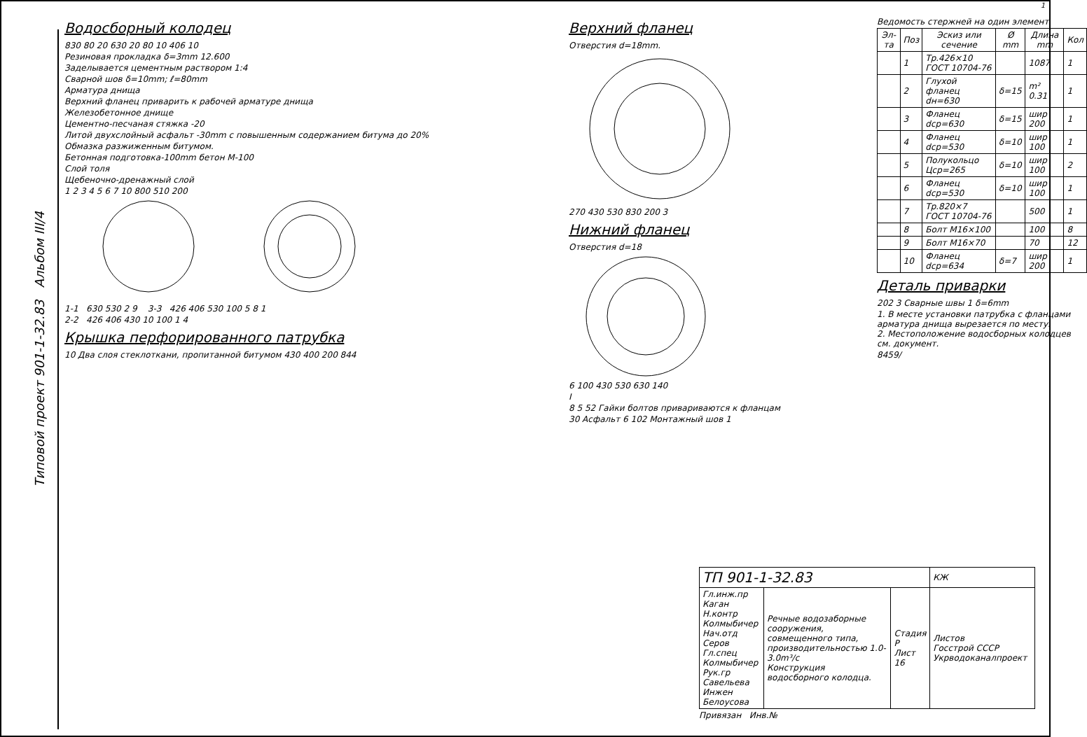1
Водосборный колодец
830 80 20 630 20 80 10 406 10
Резиновая прокладка δ=3mm 12.600
Заделывается цементным раствором 1:4
Сварной шов δ=10mm; ℓ=80mm
Арматура днища
Верхний фланец приварить к рабочей арматуре днища
Железобетонное днище
Цементно-песчаная стяжка -20
Литой двухслойный асфальт -30mm с повышенным содержанием битума до 20%
Обмазка разжиженным битумом.
Бетонная подготовка-100mm бетон М-100
Слой толя
Щебеночно-дренажный слой
1 2 3 4 5 6 7 10 800 510 200
1-1 630 530 2 9 3-3 426 406 530 100 5 8 1
2-2 426 406 430 10 100 1 4
Крышка перфорированного патрубка
10 Два слоя стеклоткани, пропитанной битумом 430 400 200 844
Верхний фланец
Отверстия d=18mm.
270 430 530 830 200 3
Нижний фланец
Отверстия d=18
6 100 430 530 630 140
I
8 5 52 Гайки болтов привариваются к фланцам
30 Асфальт 6 102 Монтажный шов 1
Ведомость стержней на один элемент
| Эл-та | Поз | Эскиз или сечение | Ø mm | Длина mm | Кол |
| --- | --- | --- | --- | --- | --- |
| | 1 | Тр.426×10 ГОСТ 10704-76 | | 1087 | 1 |
| | 2 | Глухой фланец dн=630 | δ=15 | m² 0.31 | 1 |
| | 3 | Фланец dср=630 | δ=15 | шир 200 | 1 |
| | 4 | Фланец dср=530 | δ=10 | шир 100 | 1 |
| | 5 | Полукольцо Цср=265 | δ=10 | шир 100 | 2 |
| | 6 | Фланец dср=530 | δ=10 | шир 100 | 1 |
| | 7 | Тр.820×7 ГОСТ 10704-76 | | 500 | 1 |
| | 8 | Болт М16×100 | | 100 | 8 |
| | 9 | Болт М16×70 | | 70 | 12 |
| | 10 | Фланец dср=634 | δ=7 | шир 200 | 1 |
Деталь приварки
202 3 Сварные швы 1 δ=6mm
1. В месте установки патрубка с фланцами арматура днища вырезается по месту.
2. Местоположение водосборных колодцев см. документ.
8459/
| ТП 901-1-32.83 | | | КЖ |
| Гл.инж.пр Каган Н.контр Колмыбичер Нач.отд Серов Гл.спец Колмыбичер Рук.гр Савельева Инжен Белоусова | Речные водозаборные сооружения, совмещенного типа, производительностью 1.0-3.0m³/с Конструкция водосборного колодца. | Стадия Р Лист 16 | Листов Госстрой СССР Укрводоканалпроект |
Привязан Инв.№
Типовой проект 901-1-32.83 Альбом III/4